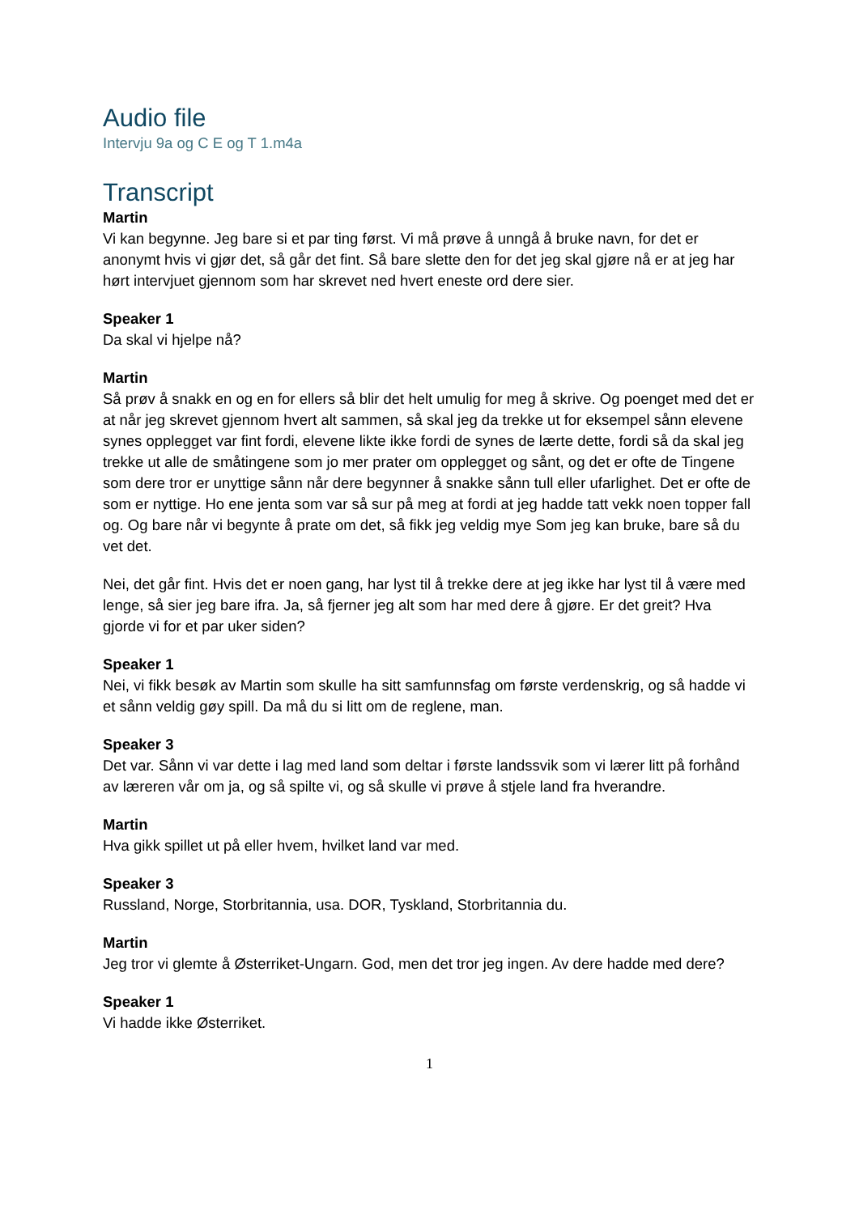Audio file
Intervju 9a og C E og T 1.m4a
Transcript
Martin
Vi kan begynne. Jeg bare si et par ting først. Vi må prøve å unngå å bruke navn, for det er anonymt hvis vi gjør det, så går det fint. Så bare slette den for det jeg skal gjøre nå er at jeg har hørt intervjuet gjennom som har skrevet ned hvert eneste ord dere sier.
Speaker 1
Da skal vi hjelpe nå?
Martin
Så prøv å snakk en og en for ellers så blir det helt umulig for meg å skrive. Og poenget med det er at når jeg skrevet gjennom hvert alt sammen, så skal jeg da trekke ut for eksempel sånn elevene synes opplegget var fint fordi, elevene likte ikke fordi de synes de lærte dette, fordi så da skal jeg trekke ut alle de småtingene som jo mer prater om opplegget og sånt, og det er ofte de Tingene som dere tror er unyttige sånn når dere begynner å snakke sånn tull eller ufarlighet. Det er ofte de som er nyttige. Ho ene jenta som var så sur på meg at fordi at jeg hadde tatt vekk noen topper fall og. Og bare når vi begynte å prate om det, så fikk jeg veldig mye Som jeg kan bruke, bare så du vet det.
Nei, det går fint. Hvis det er noen gang, har lyst til å trekke dere at jeg ikke har lyst til å være med lenge, så sier jeg bare ifra. Ja, så fjerner jeg alt som har med dere å gjøre. Er det greit? Hva gjorde vi for et par uker siden?
Speaker 1
Nei, vi fikk besøk av Martin som skulle ha sitt samfunnsfag om første verdenskrig, og så hadde vi et sånn veldig gøy spill. Da må du si litt om de reglene, man.
Speaker 3
Det var. Sånn vi var dette i lag med land som deltar i første landssvik som vi lærer litt på forhånd av læreren vår om ja, og så spilte vi, og så skulle vi prøve å stjele land fra hverandre.
Martin
Hva gikk spillet ut på eller hvem, hvilket land var med.
Speaker 3
Russland, Norge, Storbritannia, usa. DOR, Tyskland, Storbritannia du.
Martin
Jeg tror vi glemte å Østerriket-Ungarn. God, men det tror jeg ingen. Av dere hadde med dere?
Speaker 1
Vi hadde ikke Østerriket.
1